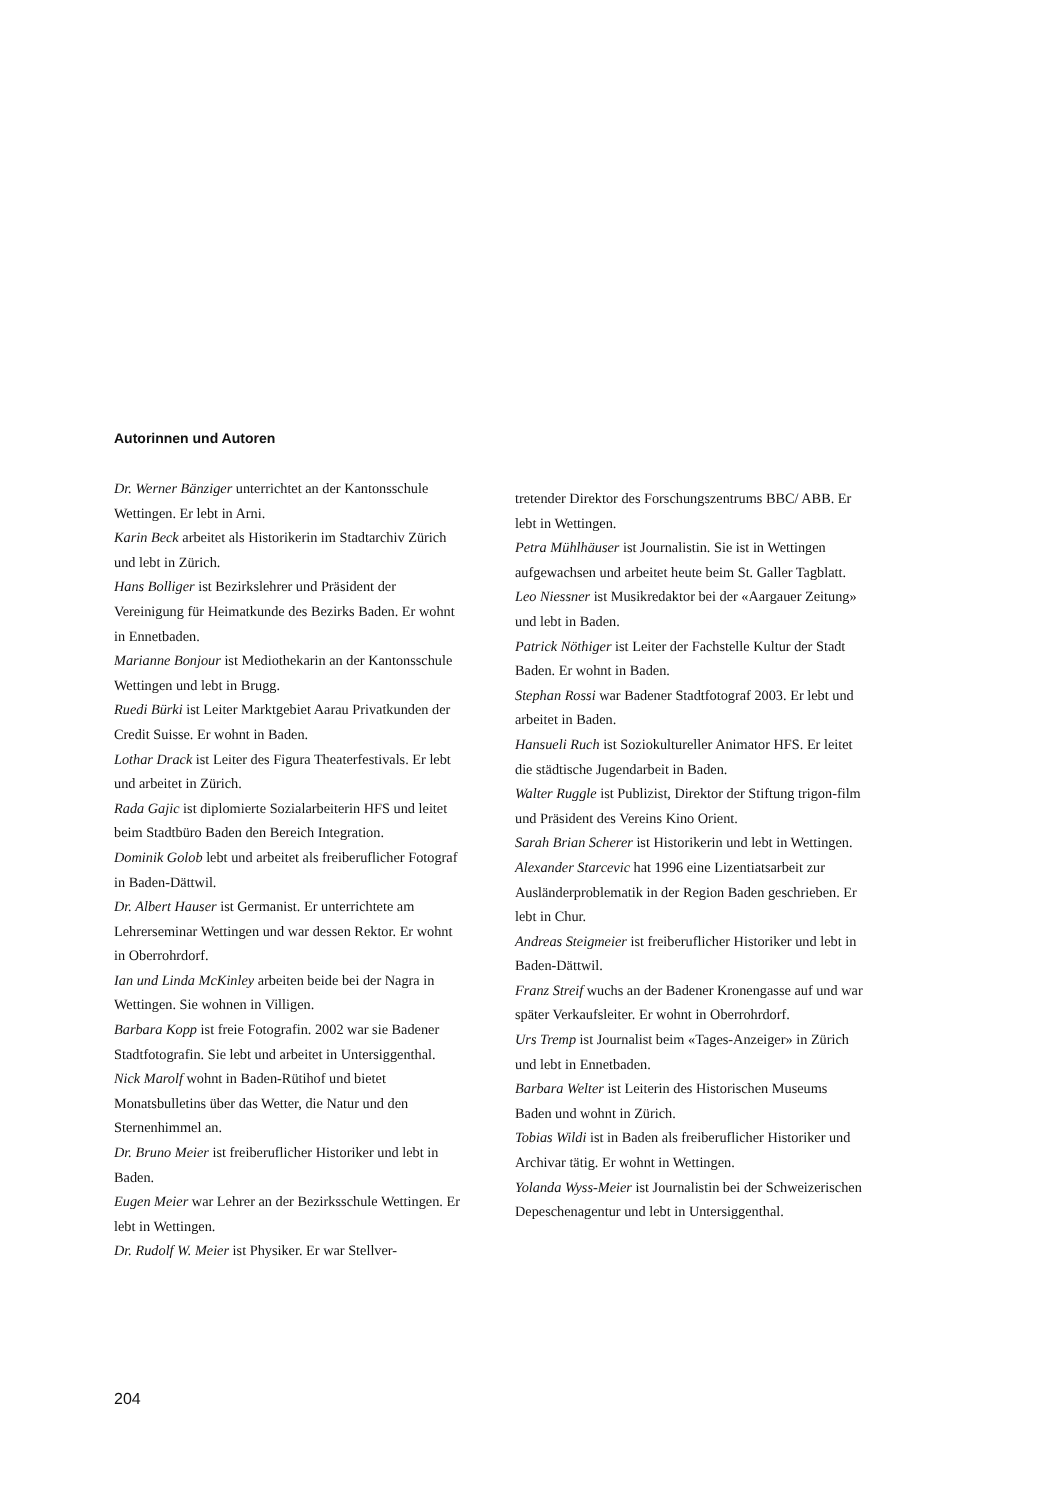Autorinnen und Autoren
Dr. Werner Bänziger unterrichtet an der Kantons­schule Wettingen. Er lebt in Arni.
Karin Beck arbeitet als Historikerin im Stadtarchiv Zürich und lebt in Zürich.
Hans Bolliger ist Bezirkslehrer und Präsident der Vereinigung für Heimatkunde des Bezirks Baden. Er wohnt in Ennetbaden.
Marianne Bonjour ist Mediothekarin an der Kantonsschule Wettingen und lebt in Brugg.
Ruedi Bürki ist Leiter Marktgebiet Aarau Privat­kunden der Credit Suisse. Er wohnt in Baden.
Lothar Drack ist Leiter des Figura Theaterfestivals. Er lebt und arbeitet in Zürich.
Rada Gajic ist diplomierte Sozialarbeiterin HFS und leitet beim Stadtbüro Baden den Bereich Integration.
Dominik Golob lebt und arbeitet als freiberuflicher Fotograf in Baden-Dättwil.
Dr. Albert Hauser ist Germanist. Er unterrichtete am Lehrerseminar Wettingen und war dessen Rektor. Er wohnt in Oberrohrdorf.
Ian und Linda McKinley arbeiten beide bei der Nagra in Wettingen. Sie wohnen in Villigen.
Barbara Kopp ist freie Fotografin. 2002 war sie Badener Stadtfotografin. Sie lebt und arbeitet in Untersiggenthal.
Nick Marolf wohnt in Baden-Rütihof und bietet Monatsbulletins über das Wetter, die Natur und den Sternenhimmel an.
Dr. Bruno Meier ist freiberuflicher Historiker und lebt in Baden.
Eugen Meier war Lehrer an der Bezirksschule Wettingen. Er lebt in Wettingen.
Dr. Rudolf W. Meier ist Physiker. Er war Stellver-
tretender Direktor des Forschungszentrums BBC/ ABB. Er lebt in Wettingen.
Petra Mühlhäuser ist Journalistin. Sie ist in Wettingen aufgewachsen und arbeitet heute beim St. Galler Tagblatt.
Leo Niessner ist Musikredaktor bei der «Aargauer Zeitung» und lebt in Baden.
Patrick Nöthiger ist Leiter der Fachstelle Kultur der Stadt Baden. Er wohnt in Baden.
Stephan Rossi war Badener Stadtfotograf 2003. Er lebt und arbeitet in Baden.
Hansueli Ruch ist Soziokultureller Animator HFS. Er leitet die städtische Jugendarbeit in Baden.
Walter Ruggle ist Publizist, Direktor der Stiftung trigon-film und Präsident des Vereins Kino Orient.
Sarah Brian Scherer ist Historikerin und lebt in Wettingen.
Alexander Starcevic hat 1996 eine Lizentiatsarbeit zur Ausländerproblematik in der Region Baden geschrieben. Er lebt in Chur.
Andreas Steigmeier ist freiberuflicher Historiker und lebt in Baden-Dättwil.
Franz Streif wuchs an der Badener Kronengasse auf und war später Verkaufsleiter. Er wohnt in Oberrohrdorf.
Urs Tremp ist Journalist beim «Tages-Anzeiger» in Zürich und lebt in Ennetbaden.
Barbara Welter ist Leiterin des Historischen Museums Baden und wohnt in Zürich.
Tobias Wildi ist in Baden als freiberuflicher His­toriker und Archivar tätig. Er wohnt in Wettingen.
Yolanda Wyss-Meier ist Journalistin bei der Schweizerischen Depeschenagentur und lebt in Untersiggenthal.
204